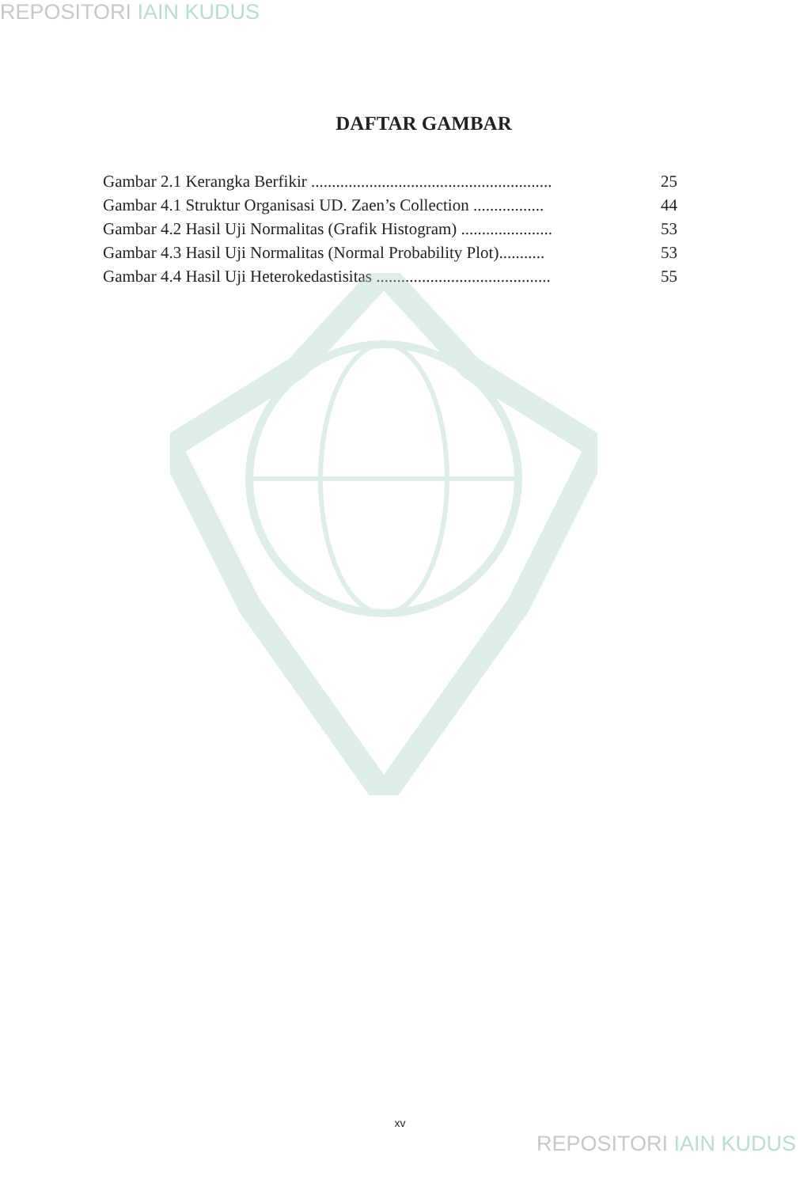REPOSITORI IAIN KUDUS
DAFTAR GAMBAR
Gambar 2.1 Kerangka Berfikir .......................................................... 25
Gambar 4.1 Struktur Organisasi UD. Zaen’s Collection ................. 44
Gambar 4.2 Hasil Uji Normalitas (Grafik Histogram) ...................... 53
Gambar 4.3 Hasil Uji Normalitas (Normal Probability Plot)........... 53
Gambar 4.4 Hasil Uji Heterokedastisitas .......................................... 55
xv
REPOSITORI IAIN KUDUS